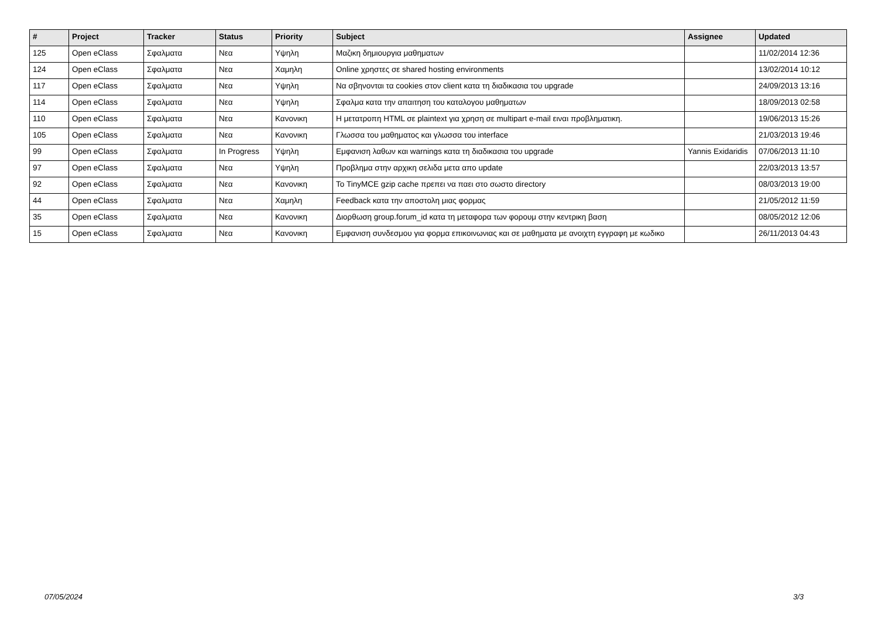| # | Project | Tracker | Status | Priority | Subject | Assignee | Updated |
| --- | --- | --- | --- | --- | --- | --- | --- |
| 125 | Open eClass | Σφαλματα | Νεα | Υψηλη | Μαζικη δημιουργια μαθηματων | | 11/02/2014 12:36 |
| 124 | Open eClass | Σφαλματα | Νεα | Χαμηλη | Online χρηστες σε shared hosting environments | | 13/02/2014 10:12 |
| 117 | Open eClass | Σφαλματα | Νεα | Υψηλη | Να σβηνονται τα cookies στον client κατα τη διαδικασια του upgrade | | 24/09/2013 13:16 |
| 114 | Open eClass | Σφαλματα | Νεα | Υψηλη | Σφαλμα κατα την απαιτηση του καταλογου μαθηματων | | 18/09/2013 02:58 |
| 110 | Open eClass | Σφαλματα | Νεα | Κανονικη | Η μετατροπη HTML σε plaintext για χρηση σε multipart e-mail ειναι προβληματικη. | | 19/06/2013 15:26 |
| 105 | Open eClass | Σφαλματα | Νεα | Κανονικη | Γλωσσα του μαθηματος και γλωσσα του interface | | 21/03/2013 19:46 |
| 99 | Open eClass | Σφαλματα | In Progress | Υψηλη | Εμφανιση λαθων και warnings κατα τη διαδικασια του upgrade | Yannis Exidaridis | 07/06/2013 11:10 |
| 97 | Open eClass | Σφαλματα | Νεα | Υψηλη | Προβλημα στην αρχικη σελιδα μετα απο update | | 22/03/2013 13:57 |
| 92 | Open eClass | Σφαλματα | Νεα | Κανονικη | Το TinyMCE gzip cache πρεπει να παει στο σωστο directory | | 08/03/2013 19:00 |
| 44 | Open eClass | Σφαλματα | Νεα | Χαμηλη | Feedback κατα την αποστολη μιας φορμας | | 21/05/2012 11:59 |
| 35 | Open eClass | Σφαλματα | Νεα | Κανονικη | Διορθωση group.forum_id κατα τη μεταφορα των φορουμ στην κεντρικη βαση | | 08/05/2012 12:06 |
| 15 | Open eClass | Σφαλματα | Νεα | Κανονικη | Εμφανιση συνδεσμου για φορμα επικοινωνιας και σε μαθηματα με ανοιχτη εγγραφη με κωδικο | | 26/11/2013 04:43 |
07/05/2024 3/3